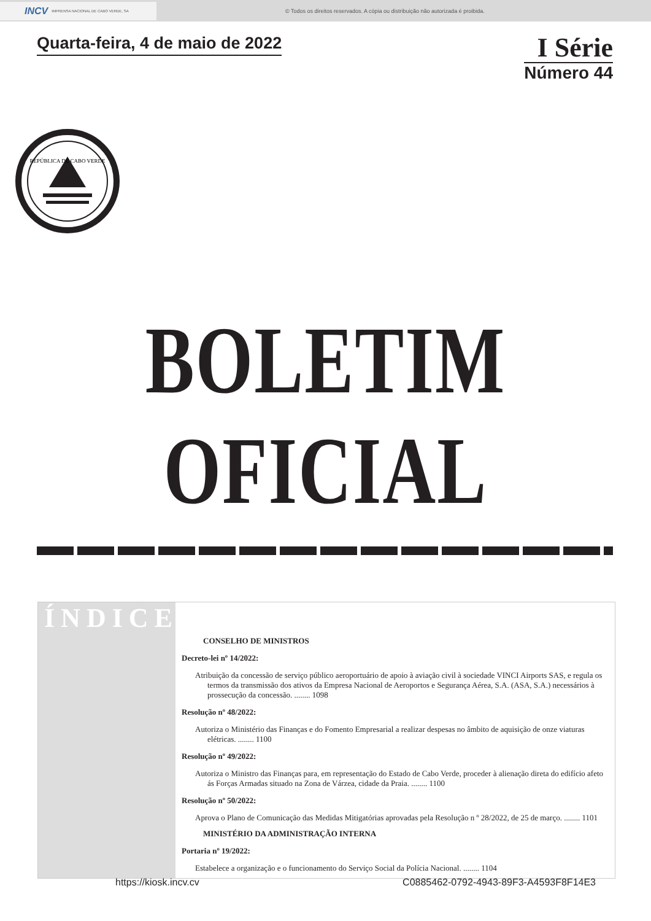INCV IMPRENSA NACIONAL DE CABO VERDE, SA
© Todos os direitos reservados. A cópia ou distribuição não autorizada é proibida.
Quarta-feira, 4 de maio de 2022
I Série
Número 44
REPÚBLICA DE CABO VERDE
BOLETIM OFICIAL
ÍNDICE
CONSELHO DE MINISTROS
Decreto-lei nº 14/2022:
Atribuição da concessão de serviço público aeroportuário de apoio à aviação civil à sociedade VINCI Airports SAS, e regula os termos da transmissão dos ativos da Empresa Nacional de Aeroportos e Segurança Aérea, S.A. (ASA, S.A.) necessários à prossecução da concessão. ........ 1098
Resolução nº 48/2022:
Autoriza o Ministério das Finanças e do Fomento Empresarial a realizar despesas no âmbito de aquisição de onze viaturas elétricas. ........ 1100
Resolução nº 49/2022:
Autoriza o Ministro das Finanças para, em representação do Estado de Cabo Verde, proceder à alienação direta do edifício afeto ás Forças Armadas situado na Zona de Várzea, cidade da Praia. ........ 1100
Resolução nº 50/2022:
Aprova o Plano de Comunicação das Medidas Mitigatórias aprovadas pela Resolução n º 28/2022, de 25 de março. ........ 1101
MINISTÉRIO DA ADMINISTRAÇÃO INTERNA
Portaria nº 19/2022:
Estabelece a organização e o funcionamento do Serviço Social da Polícia Nacional. ........ 1104
https://kiosk.incv.cv C0885462-0792-4943-89F3-A4593F8F14E3